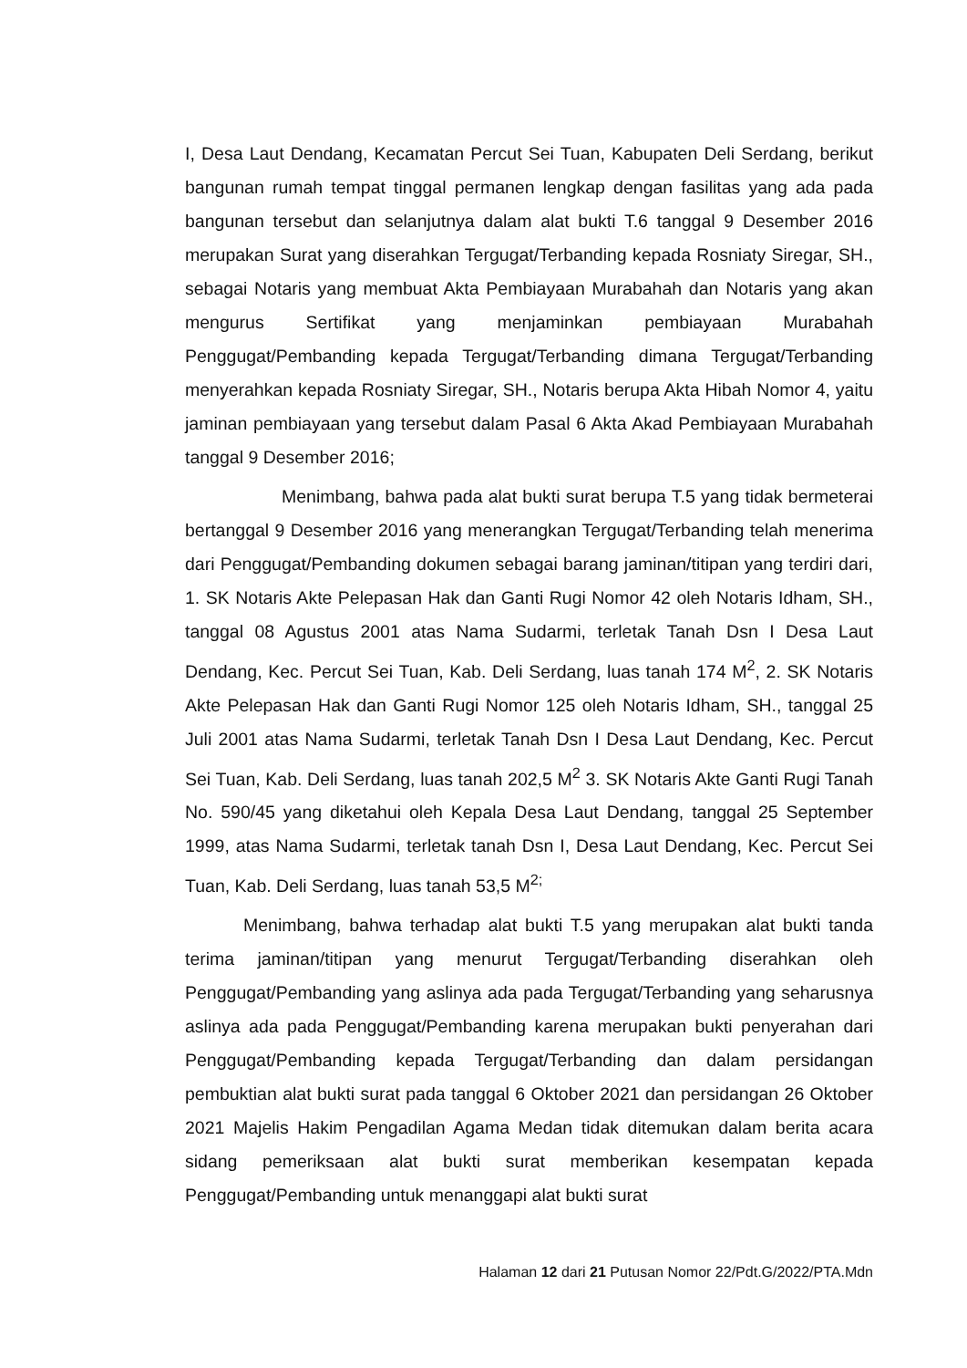I, Desa Laut Dendang, Kecamatan Percut Sei Tuan, Kabupaten Deli Serdang, berikut bangunan rumah tempat tinggal permanen lengkap dengan fasilitas yang ada pada bangunan tersebut dan selanjutnya dalam alat bukti T.6 tanggal 9 Desember 2016 merupakan Surat yang diserahkan Tergugat/Terbanding kepada Rosniaty Siregar, SH., sebagai Notaris yang membuat Akta Pembiayaan Murabahah dan Notaris yang akan mengurus Sertifikat yang menjaminkan pembiayaan Murabahah Penggugat/Pembanding kepada Tergugat/Terbanding dimana Tergugat/Terbanding menyerahkan kepada Rosniaty Siregar, SH., Notaris berupa Akta Hibah Nomor 4, yaitu jaminan pembiayaan yang tersebut dalam Pasal 6 Akta Akad Pembiayaan Murabahah tanggal 9 Desember 2016;
Menimbang, bahwa pada alat bukti surat berupa T.5 yang tidak bermeterai bertanggal 9 Desember 2016 yang menerangkan Tergugat/Terbanding telah menerima dari Penggugat/Pembanding dokumen sebagai barang jaminan/titipan yang terdiri dari, 1. SK Notaris Akte Pelepasan Hak dan Ganti Rugi Nomor 42 oleh Notaris Idham, SH., tanggal 08 Agustus 2001 atas Nama Sudarmi, terletak Tanah Dsn I Desa Laut Dendang, Kec. Percut Sei Tuan, Kab. Deli Serdang, luas tanah 174 M<sup>2</sup>, 2. SK Notaris Akte Pelepasan Hak dan Ganti Rugi Nomor 125 oleh Notaris Idham, SH., tanggal 25 Juli 2001 atas Nama Sudarmi, terletak Tanah Dsn I Desa Laut Dendang, Kec. Percut Sei Tuan, Kab. Deli Serdang, luas tanah 202,5 M<sup>2</sup> 3. SK Notaris Akte Ganti Rugi Tanah No. 590/45 yang diketahui oleh Kepala Desa Laut Dendang, tanggal 25 September 1999, atas Nama Sudarmi, terletak tanah Dsn I, Desa Laut Dendang, Kec. Percut Sei Tuan, Kab. Deli Serdang, luas tanah 53,5 M<sup>2;</sup>
Menimbang, bahwa terhadap alat bukti T.5 yang merupakan alat bukti tanda terima jaminan/titipan yang menurut Tergugat/Terbanding diserahkan oleh Penggugat/Pembanding yang aslinya ada pada Tergugat/Terbanding yang seharusnya aslinya ada pada Penggugat/Pembanding karena merupakan bukti penyerahan dari Penggugat/Pembanding kepada Tergugat/Terbanding dan dalam persidangan pembuktian alat bukti surat pada tanggal 6 Oktober 2021 dan persidangan 26 Oktober 2021 Majelis Hakim Pengadilan Agama Medan tidak ditemukan dalam berita acara sidang pemeriksaan alat bukti surat memberikan kesempatan kepada Penggugat/Pembanding untuk menanggapi alat bukti surat
Halaman 12 dari 21 Putusan Nomor 22/Pdt.G/2022/PTA.Mdn